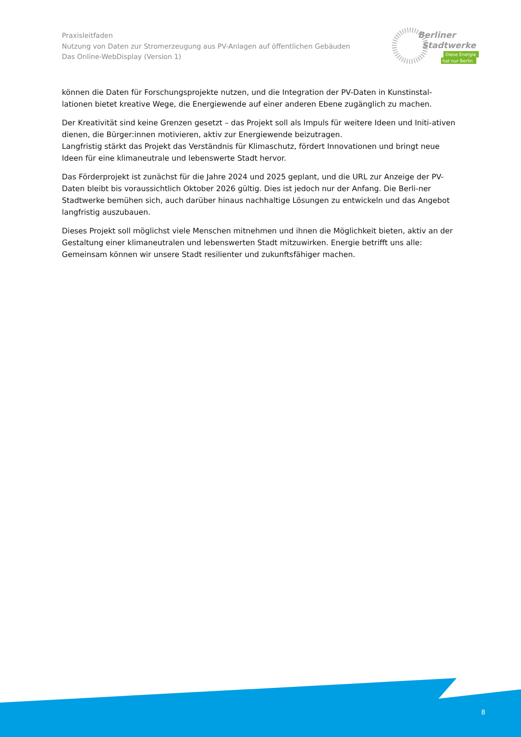Praxisleitfaden
Nutzung von Daten zur Stromerzeugung aus PV-Anlagen auf öffentlichen Gebäuden
Das Online-WebDisplay (Version 1)
Berliner
Stadtwerke
Diese Energie
hat nur Berlin
können die Daten für Forschungsprojekte nutzen, und die Integration der PV-Daten in Kunstinstal-lationen bietet kreative Wege, die Energiewende auf einer anderen Ebene zugänglich zu machen.
Der Kreativität sind keine Grenzen gesetzt – das Projekt soll als Impuls für weitere Ideen und Initi-ativen dienen, die Bürger:innen motivieren, aktiv zur Energiewende beizutragen.
Langfristig stärkt das Projekt das Verständnis für Klimaschutz, fördert Innovationen und bringt neue Ideen für eine klimaneutrale und lebenswerte Stadt hervor.
Das Förderprojekt ist zunächst für die Jahre 2024 und 2025 geplant, und die URL zur Anzeige der PV-Daten bleibt bis voraussichtlich Oktober 2026 gültig. Dies ist jedoch nur der Anfang. Die Berli-ner Stadtwerke bemühen sich, auch darüber hinaus nachhaltige Lösungen zu entwickeln und das Angebot langfristig auszubauen.
Dieses Projekt soll möglichst viele Menschen mitnehmen und ihnen die Möglichkeit bieten, aktiv an der Gestaltung einer klimaneutralen und lebenswerten Stadt mitzuwirken. Energie betrifft uns alle: Gemeinsam können wir unsere Stadt resilienter und zukunftsfähiger machen.
8